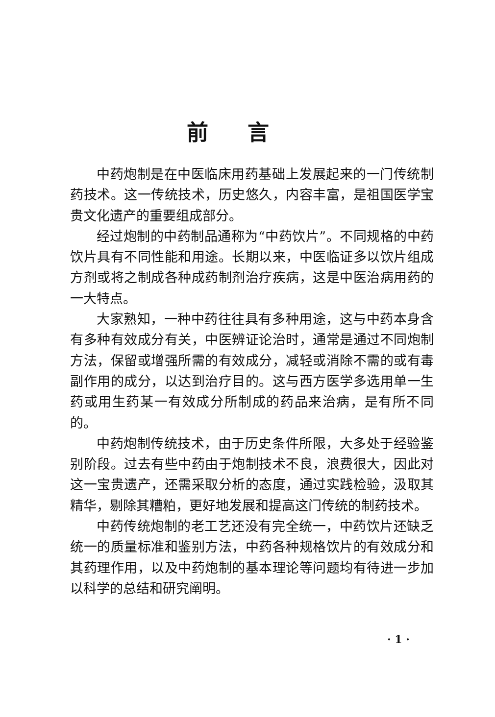前言
中药炮制是在中医临床用药基础上发展起来的一门传统制药技术。这一传统技术，历史悠久，内容丰富，是祖国医学宝贵文化遗产的重要组成部分。
经过炮制的中药制品通称为“中药饮片”。不同规格的中药饮片具有不同性能和用途。长期以来，中医临证多以饮片组成方剂或将之制成各种成药制剂治疗疾病，这是中医治病用药的一大特点。
大家熟知，一种中药往往具有多种用途，这与中药本身含有多种有效成分有关，中医辨证论治时，通常是通过不同炮制方法，保留或增强所需的有效成分，减轻或消除不需的或有毒副作用的成分，以达到治疗目的。这与西方医学多选用单一生药或用生药某一有效成分所制成的药品来治病，是有所不同的。
中药炮制传统技术，由于历史条件所限，大多处于经验鉴别阶段。过去有些中药由于炮制技术不良，浪费很大，因此对这一宝贵遗产，还需采取分析的态度，通过实践检验，汲取其精华，剔除其糟粕，更好地发展和提高这门传统的制药技术。
中药传统炮制的老工艺还没有完全统一，中药饮片还缺乏统一的质量标准和鉴别方法，中药各种规格饮片的有效成分和其药理作用，以及中药炮制的基本理论等问题均有待进一步加以科学的总结和研究阐明。
· 1 ·